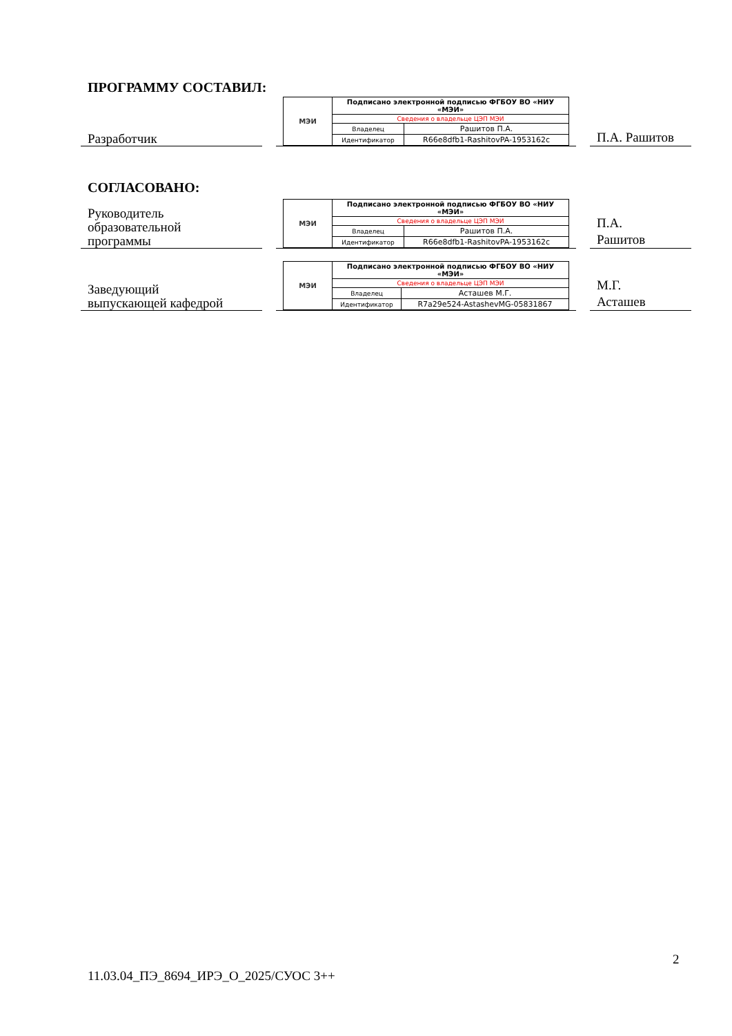ПРОГРАММУ СОСТАВИЛ:
Разработчик
| МЭИ | Подписано электронной подписью ФГБОУ ВО «НИУ «МЭИ» | |
| | Сведения о владельце ЦЭП МЭИ | |
| | Владелец | Рашитов П.А. |
| | Идентификатор | R66e8dfb1-RashitovPA-1953162c |
П.А. Рашитов
СОГЛАСОВАНО:
Руководитель
образовательной
программы
| МЭИ | Подписано электронной подписью ФГБОУ ВО «НИУ «МЭИ» | |
| | Сведения о владельце ЦЭП МЭИ | |
| | Владелец | Рашитов П.А. |
| | Идентификатор | R66e8dfb1-RashitovPA-1953162c |
П.А.
Рашитов
Заведующий
выпускающей кафедрой
| МЭИ | Подписано электронной подписью ФГБОУ ВО «НИУ «МЭИ» | |
| | Сведения о владельце ЦЭП МЭИ | |
| | Владелец | Асташев М.Г. |
| | Идентификатор | R7a29e524-AstashevMG-05831867 |
М.Г.
Асташев
2
11.03.04_ПЭ_8694_ИРЭ_О_2025/СУОС 3++